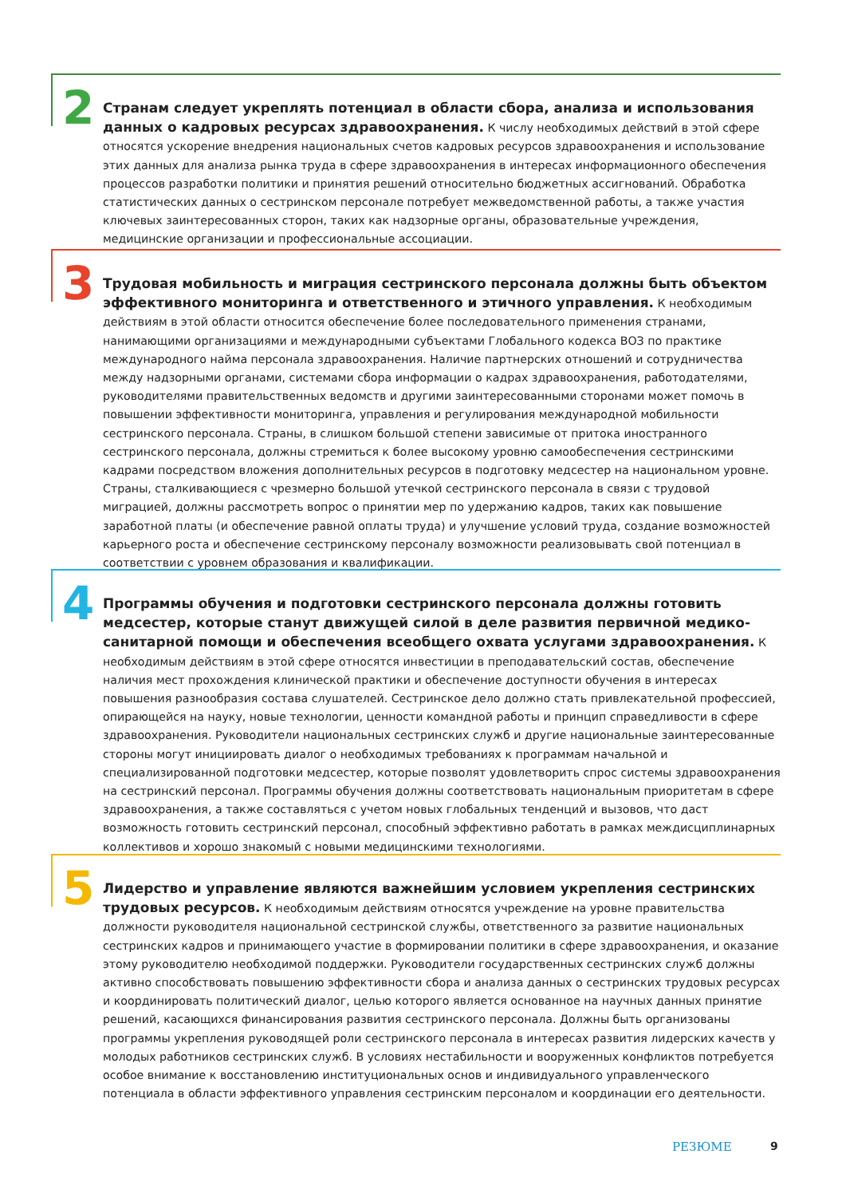2
Странам следует укреплять потенциал в области сбора, анализа и использования данных о кадровых ресурсах здравоохранения. К числу необходимых действий в этой сфере относятся ускорение внедрения национальных счетов кадровых ресурсов здравоохранения и использование этих данных для анализа рынка труда в сфере здравоохранения в интересах информационного обеспечения процессов разработки политики и принятия решений относительно бюджетных ассигнований. Обработка статистических данных о сестринском персонале потребует межведомственной работы, а также участия ключевых заинтересованных сторон, таких как надзорные органы, образовательные учреждения, медицинские организации и профессиональные ассоциации.
3
Трудовая мобильность и миграция сестринского персонала должны быть объектом эффективного мониторинга и ответственного и этичного управления. К необходимым действиям в этой области относится обеспечение более последовательного применения странами, нанимающими организациями и международными субъектами Глобального кодекса ВОЗ по практике международного найма персонала здравоохранения. Наличие партнерских отношений и сотрудничества между надзорными органами, системами сбора информации о кадрах здравоохранения, работодателями, руководителями правительственных ведомств и другими заинтересованными сторонами может помочь в повышении эффективности мониторинга, управления и регулирования международной мобильности сестринского персонала. Страны, в слишком большой степени зависимые от притока иностранного сестринского персонала, должны стремиться к более высокому уровню самообеспечения сестринскими кадрами посредством вложения дополнительных ресурсов в подготовку медсестер на национальном уровне. Страны, сталкивающиеся с чрезмерно большой утечкой сестринского персонала в связи с трудовой миграцией, должны рассмотреть вопрос о принятии мер по удержанию кадров, таких как повышение заработной платы (и обеспечение равной оплаты труда) и улучшение условий труда, создание возможностей карьерного роста и обеспечение сестринскому персоналу возможности реализовывать свой потенциал в соответствии с уровнем образования и квалификации.
4
Программы обучения и подготовки сестринского персонала должны готовить медсестер, которые станут движущей силой в деле развития первичной медико-санитарной помощи и обеспечения всеобщего охвата услугами здравоохранения. К необходимым действиям в этой сфере относятся инвестиции в преподавательский состав, обеспечение наличия мест прохождения клинической практики и обеспечение доступности обучения в интересах повышения разнообразия состава слушателей. Сестринское дело должно стать привлекательной профессией, опирающейся на науку, новые технологии, ценности командной работы и принцип справедливости в сфере здравоохранения. Руководители национальных сестринских служб и другие национальные заинтересованные стороны могут инициировать диалог о необходимых требованиях к программам начальной и специализированной подготовки медсестер, которые позволят удовлетворить спрос системы здравоохранения на сестринский персонал. Программы обучения должны соответствовать национальным приоритетам в сфере здравоохранения, а также составляться с учетом новых глобальных тенденций и вызовов, что даст возможность готовить сестринский персонал, способный эффективно работать в рамках междисциплинарных коллективов и хорошо знакомый с новыми медицинскими технологиями.
5
Лидерство и управление являются важнейшим условием укрепления сестринских трудовых ресурсов. К необходимым действиям относятся учреждение на уровне правительства должности руководителя национальной сестринской службы, ответственного за развитие национальных сестринских кадров и принимающего участие в формировании политики в сфере здравоохранения, и оказание этому руководителю необходимой поддержки. Руководители государственных сестринских служб должны активно способствовать повышению эффективности сбора и анализа данных о сестринских трудовых ресурсах и координировать политический диалог, целью которого является основанное на научных данных принятие решений, касающихся финансирования развития сестринского персонала. Должны быть организованы программы укрепления руководящей роли сестринского персонала в интересах развития лидерских качеств у молодых работников сестринских служб. В условиях нестабильности и вооруженных конфликтов потребуется особое внимание к восстановлению институциональных основ и индивидуального управленческого потенциала в области эффективного управления сестринским персоналом и координации его деятельности.
РЕЗЮМЕ 9